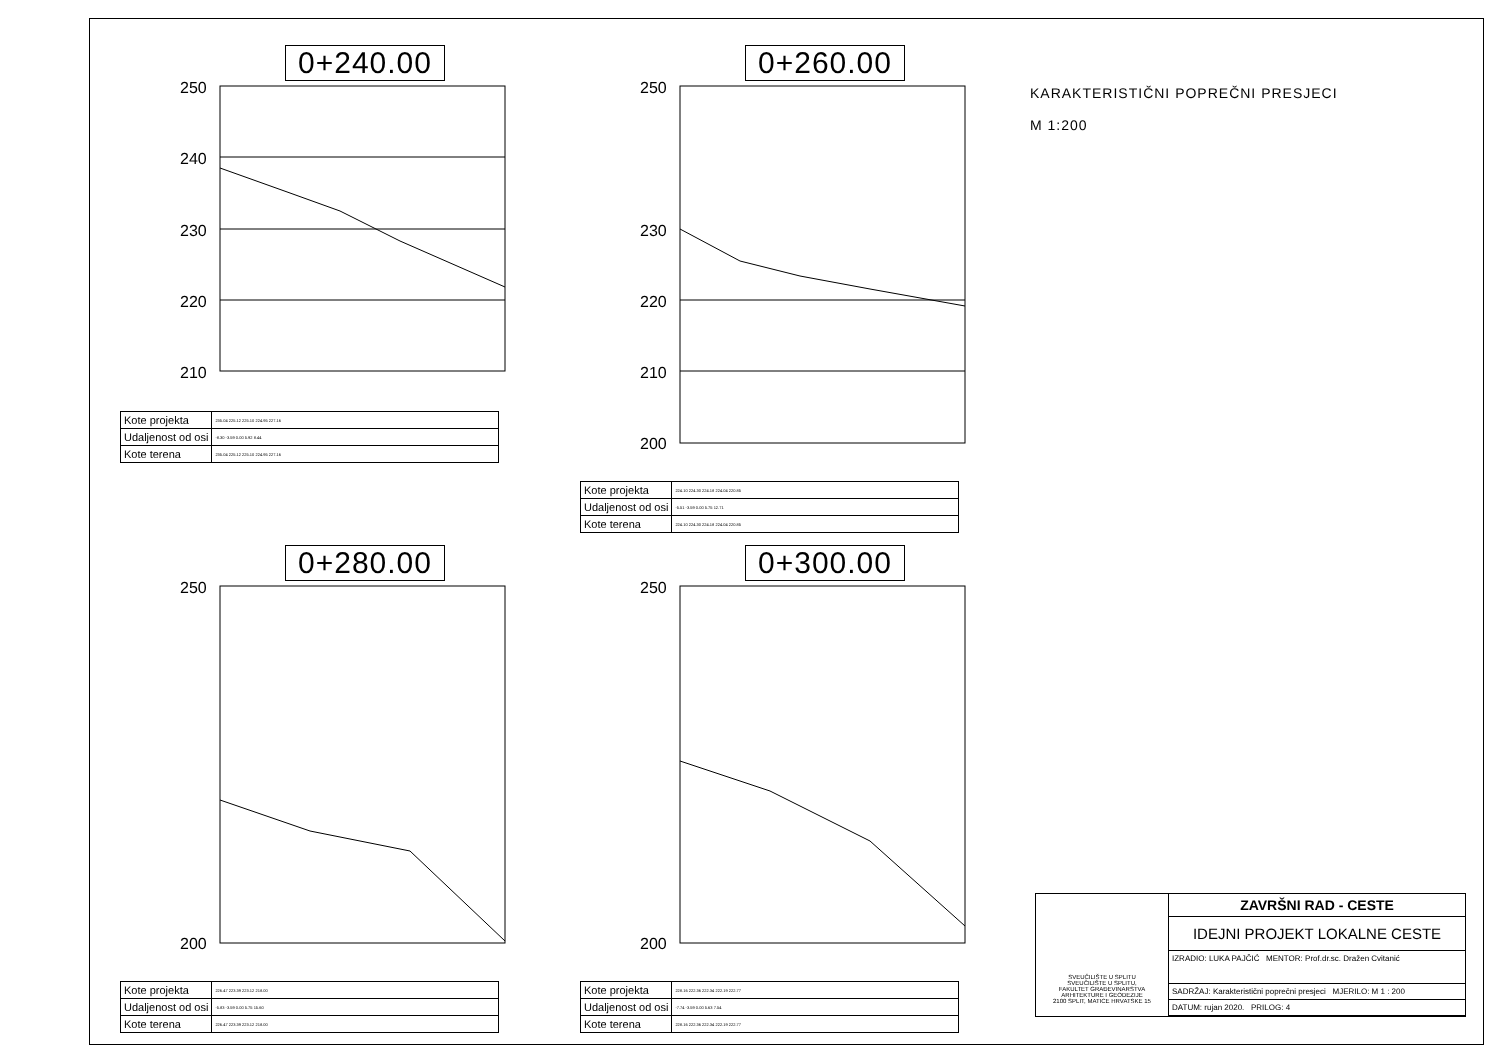0+240.00
250
240
230
220
210
| Kote projekta | 235.04 225.12 225.10 224.95 227.16 |
| Udaljenost od osi | -8.30 -3.59 0.00 5.92 8.44 |
| Kote terena | 235.04 225.12 225.10 224.95 227.16 |
0+260.00
250
230
220
210
200
| Kote projekta | 224.10 224.30 224.18 224.04 220.85 |
| Udaljenost od osi | -5.51 -3.59 0.00 5.75 12.71 |
| Kote terena | 224.10 224.30 224.18 224.04 220.85 |
KARAKTERISTIČNI POPREČNI PRESJECI
M 1:200
0+280.00
250
200
| Kote projekta | 226.47 223.39 223.12 218.00 |
| Udaljenost od osi | -5.83 -3.59 0.00 5.75 15.60 |
| Kote terena | 226.47 223.39 223.12 218.00 |
0+300.00
250
200
| Kote projekta | 228.16 222.36 222.34 222.19 222.77 |
| Udaljenost od osi | -7.74 -3.59 0.00 5.63 7.54 |
| Kote terena | 228.16 222.36 222.34 222.19 222.77 |
SVEUČILIŠTE U SPLITU
SVEUČILIŠTE U SPLITU,
FAKULTET GRAĐEVINARSTVA
ARHITEKTURE I GEODEZIJE
2100 SPLIT, MATICE HRVATSKE 15
ZAVRŠNI RAD - CESTE
IDEJNI PROJEKT LOKALNE CESTE
IZRADIO: LUKA PAJČIĆ MENTOR: Prof.dr.sc. Dražen Cvitanić
SADRŽAJ: Karakteristični poprečni presjeci MJERILO: M 1 : 200
DATUM: rujan 2020. PRILOG: 4